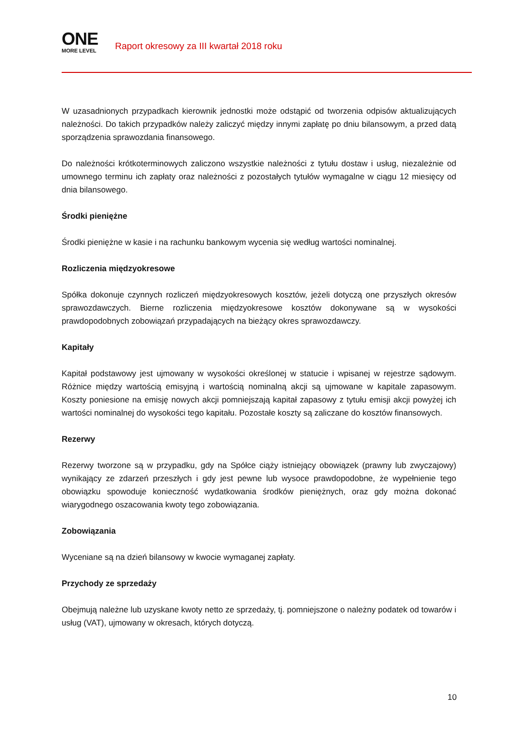ONE
MORE LEVEL
Raport okresowy za III kwartał 2018 roku
W uzasadnionych przypadkach kierownik jednostki może odstąpić od tworzenia odpisów aktualizujących należności. Do takich przypadków należy zaliczyć między innymi zapłatę po dniu bilansowym, a przed datą sporządzenia sprawozdania finansowego.
Do należności krótkoterminowych zaliczono wszystkie należności z tytułu dostaw i usług, niezależnie od umownego terminu ich zapłaty oraz należności z pozostałych tytułów wymagalne w ciągu 12 miesięcy od dnia bilansowego.
Środki pieniężne
Środki pieniężne w kasie i na rachunku bankowym wycenia się według wartości nominalnej.
Rozliczenia międzyokresowe
Spółka dokonuje czynnych rozliczeń międzyokresowych kosztów, jeżeli dotyczą one przyszłych okresów sprawozdawczych. Bierne rozliczenia międzyokresowe kosztów dokonywane są w wysokości prawdopodobnych zobowiązań przypadających na bieżący okres sprawozdawczy.
Kapitały
Kapitał podstawowy jest ujmowany w wysokości określonej w statucie i wpisanej w rejestrze sądowym. Różnice między wartością emisyjną i wartością nominalną akcji są ujmowane w kapitale zapasowym. Koszty poniesione na emisję nowych akcji pomniejszają kapitał zapasowy z tytułu emisji akcji powyżej ich wartości nominalnej do wysokości tego kapitału. Pozostałe koszty są zaliczane do kosztów finansowych.
Rezerwy
Rezerwy tworzone są w przypadku, gdy na Spółce ciąży istniejący obowiązek (prawny lub zwyczajowy) wynikający ze zdarzeń przeszłych i gdy jest pewne lub wysoce prawdopodobne, że wypełnienie tego obowiązku spowoduje konieczność wydatkowania środków pieniężnych, oraz gdy można dokonać wiarygodnego oszacowania kwoty tego zobowiązania.
Zobowiązania
Wyceniane są na dzień bilansowy w kwocie wymaganej zapłaty.
Przychody ze sprzedaży
Obejmują należne lub uzyskane kwoty netto ze sprzedaży, tj. pomniejszone o należny podatek od towarów i usług (VAT), ujmowany w okresach, których dotyczą.
10